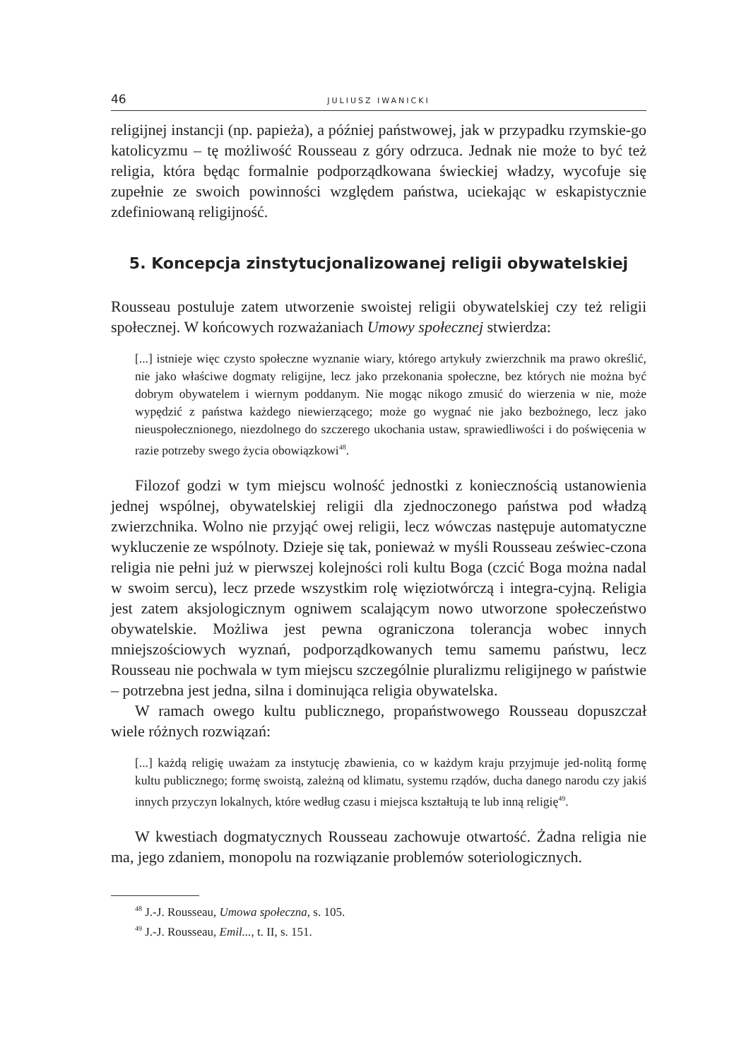46 JULIUSZ IWANICKI
religijnej instancji (np. papieża), a później państwowej, jak w przypadku rzymskie-go katolicyzmu – tę możliwość Rousseau z góry odrzuca. Jednak nie może to być też religia, która będąc formalnie podporządkowana świeckiej władzy, wycofuje się zupełnie ze swoich powinności względem państwa, uciekając w eskapistycznie zdefiniowaną religijność.
5. Koncepcja zinstytucjonalizowanej religii obywatelskiej
Rousseau postuluje zatem utworzenie swoistej religii obywatelskiej czy też religii społecznej. W końcowych rozważaniach Umowy społecznej stwierdza:
[...] istnieje więc czysto społeczne wyznanie wiary, którego artykuły zwierzchnik ma prawo określić, nie jako właściwe dogmaty religijne, lecz jako przekonania społeczne, bez których nie można być dobrym obywatelem i wiernym poddanym. Nie mogąc nikogo zmusić do wierzenia w nie, może wypędzić z państwa każdego niewierzącego; może go wygnać nie jako bezbożnego, lecz jako nieuspołecznionego, niezdolnego do szczerego ukochania ustaw, sprawiedliwości i do poświęcenia w razie potrzeby swego życia obowiązkowi<sup>48</sup>.
Filozof godzi w tym miejscu wolność jednostki z koniecznością ustanowienia jednej wspólnej, obywatelskiej religii dla zjednoczonego państwa pod władzą zwierzchnika. Wolno nie przyjąć owej religii, lecz wówczas następuje automatyczne wykluczenie ze wspólnoty. Dzieje się tak, ponieważ w myśli Rousseau zeświec-czona religia nie pełni już w pierwszej kolejności roli kultu Boga (czcić Boga można nadal w swoim sercu), lecz przede wszystkim rolę więziotwórczą i integra-cyjną. Religia jest zatem aksjologicznym ogniwem scalającym nowo utworzone społeczeństwo obywatelskie. Możliwa jest pewna ograniczona tolerancja wobec innych mniejszościowych wyznań, podporządkowanych temu samemu państwu, lecz Rousseau nie pochwala w tym miejscu szczególnie pluralizmu religijnego w państwie – potrzebna jest jedna, silna i dominująca religia obywatelska.
W ramach owego kultu publicznego, propaństwowego Rousseau dopuszczał wiele różnych rozwiązań:
[...] każdą religię uważam za instytucję zbawienia, co w każdym kraju przyjmuje jed-nolitą formę kultu publicznego; formę swoistą, zależną od klimatu, systemu rządów, ducha danego narodu czy jakiś innych przyczyn lokalnych, które według czasu i miejsca kształtują te lub inną religię<sup>49</sup>.
W kwestiach dogmatycznych Rousseau zachowuje otwartość. Żadna religia nie ma, jego zdaniem, monopolu na rozwiązanie problemów soteriologicznych.
<sup>48</sup> J.-J. Rousseau, Umowa społeczna, s. 105.
<sup>49</sup> J.-J. Rousseau, Emil..., t. II, s. 151.